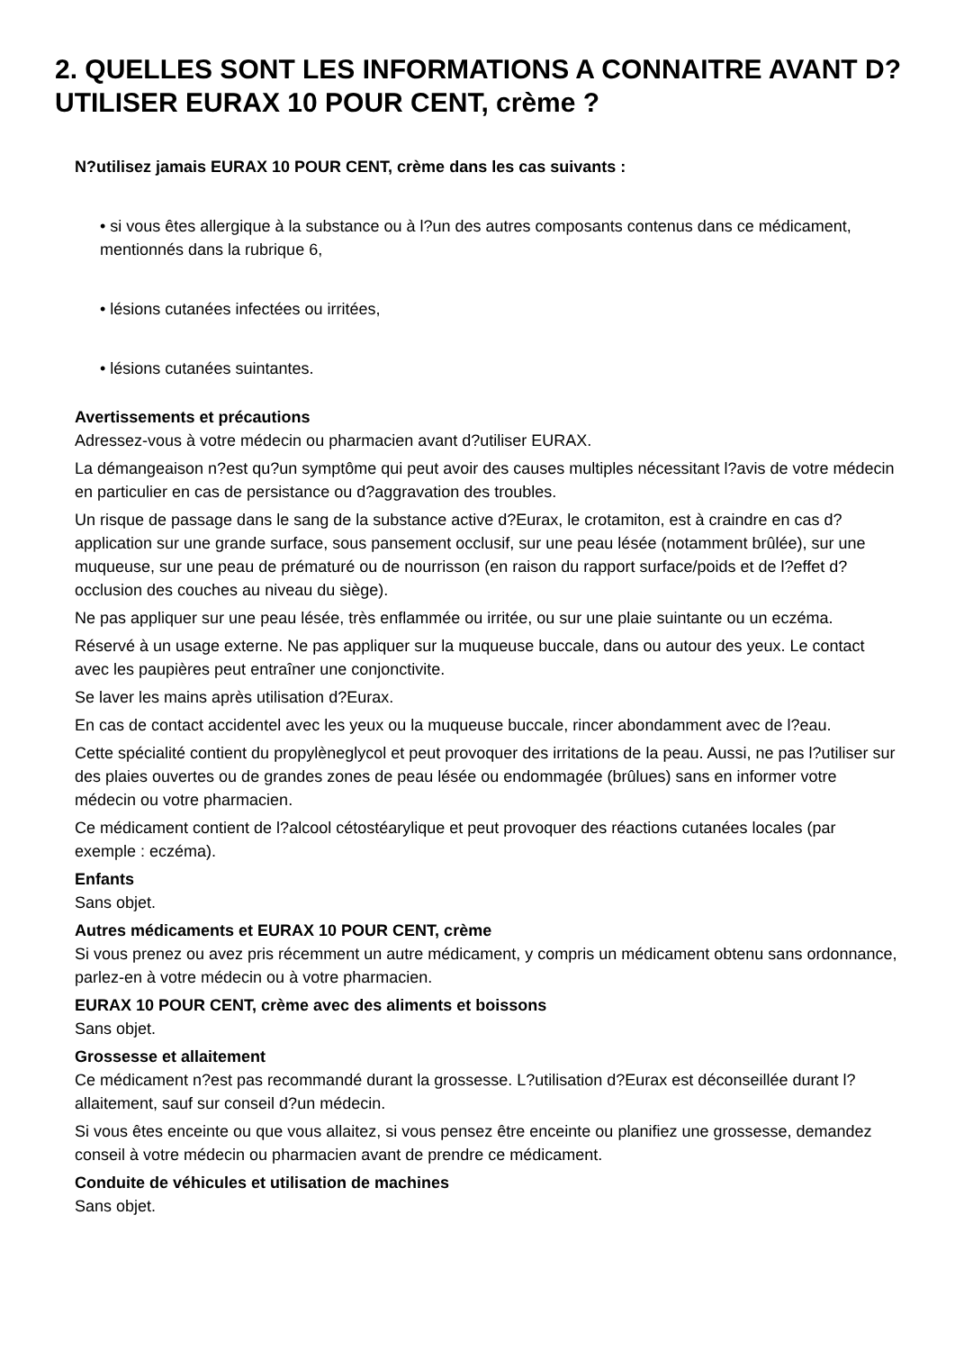2. QUELLES SONT LES INFORMATIONS A CONNAITRE AVANT D?UTILISER EURAX 10 POUR CENT, crème ?
N?utilisez jamais EURAX 10 POUR CENT, crème dans les cas suivants :
• si vous êtes allergique à la substance ou à l?un des autres composants contenus dans ce médicament, mentionnés dans la rubrique 6,
• lésions cutanées infectées ou irritées,
• lésions cutanées suintantes.
Avertissements et précautions
Adressez-vous à votre médecin ou pharmacien avant d?utiliser EURAX.
La démangeaison n?est qu?un symptôme qui peut avoir des causes multiples nécessitant l?avis de votre médecin en particulier en cas de persistance ou d?aggravation des troubles.
Un risque de passage dans le sang de la substance active d?Eurax, le crotamiton, est à craindre en cas d?application sur une grande surface, sous pansement occlusif, sur une peau lésée (notamment brûlée), sur une muqueuse, sur une peau de prématuré ou de nourrisson (en raison du rapport surface/poids et de l?effet d?occlusion des couches au niveau du siège).
Ne pas appliquer sur une peau lésée, très enflammée ou irritée, ou sur une plaie suintante ou un eczéma.
Réservé à un usage externe. Ne pas appliquer sur la muqueuse buccale, dans ou autour des yeux. Le contact avec les paupières peut entraîner une conjonctivite.
Se laver les mains après utilisation d?Eurax.
En cas de contact accidentel avec les yeux ou la muqueuse buccale, rincer abondamment avec de l?eau.
Cette spécialité contient du propylèneglycol et peut provoquer des irritations de la peau. Aussi, ne pas l?utiliser sur des plaies ouvertes ou de grandes zones de peau lésée ou endommagée (brûlues) sans en informer votre médecin ou votre pharmacien.
Ce médicament contient de l?alcool cétostéarylique et peut provoquer des réactions cutanées locales (par exemple : eczéma).
Enfants
Sans objet.
Autres médicaments et EURAX 10 POUR CENT, crème
Si vous prenez ou avez pris récemment un autre médicament, y compris un médicament obtenu sans ordonnance, parlez-en à votre médecin ou à votre pharmacien.
EURAX 10 POUR CENT, crème avec des aliments et boissons
Sans objet.
Grossesse et allaitement
Ce médicament n?est pas recommandé durant la grossesse. L?utilisation d?Eurax est déconseillée durant l?allaitement, sauf sur conseil d?un médecin.
Si vous êtes enceinte ou que vous allaitez, si vous pensez être enceinte ou planifiez une grossesse, demandez conseil à votre médecin ou pharmacien avant de prendre ce médicament.
Conduite de véhicules et utilisation de machines
Sans objet.